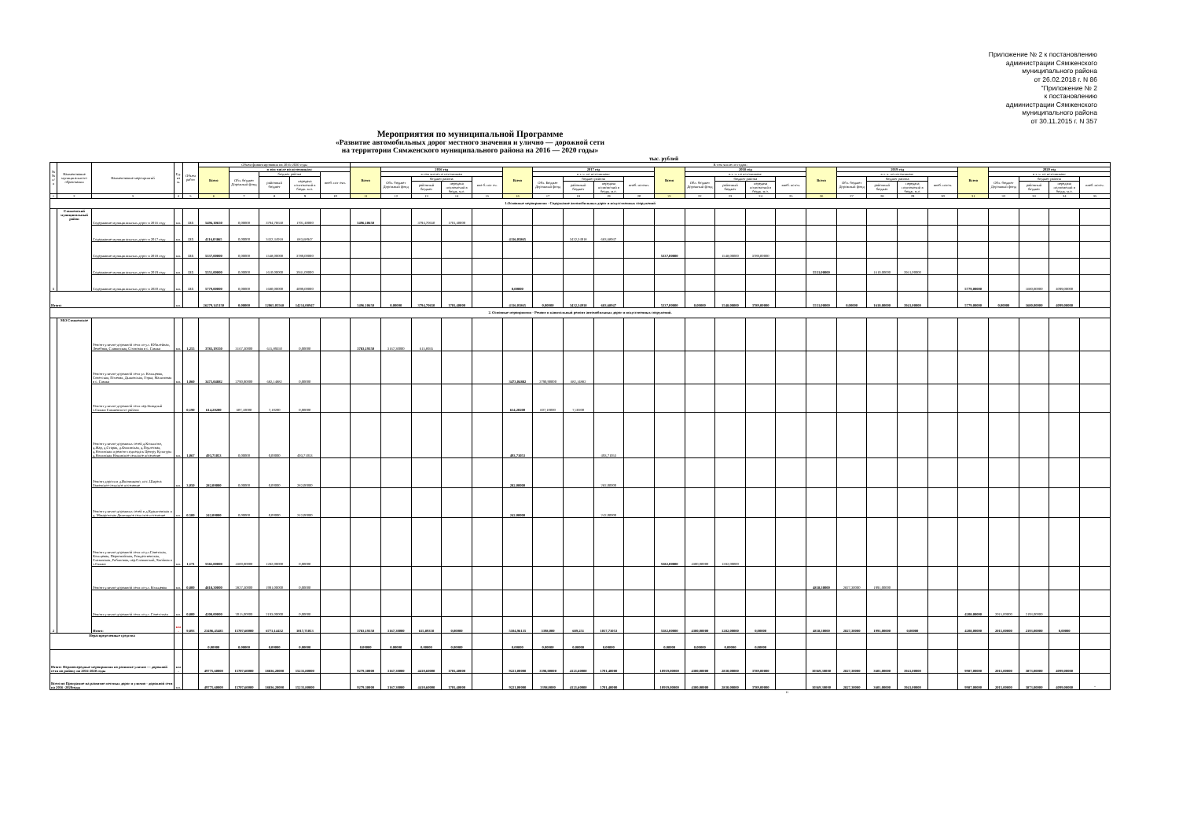Приложение № 2 к постановлению
администрации Сямженского
муниципального района
от 26.02.2018 г. N 86
"Приложение № 2
к постановлению
администрации Сямженского
муниципального района
от 30.11.2015 г. N 357
Мероприятия по муниципальной Программе
«Развитие автомобильных дорог местного значения и улично — дорожной сети
на территории Сямженского муниципального района на 2016 — 2020 годы»
тыс. рублей
| № № п/ п | Наименование муниципального образования | Наименование мероприятий | Ед. из м. | Объем работ | Объем финансирования на 2016-2020 годы | | | | | В том числе по годам: | | | | | | | | | | | | | | | | | | | | | | | | |
| --- | --- | --- | --- | --- | --- | --- | --- | --- | --- | --- | --- | --- | --- | --- | --- | --- | --- | --- | --- | --- | --- | --- | --- | --- | --- | --- | --- | --- | --- | --- | --- | --- | --- | --- |
| | | | | | Всего | в том числе по источникам: | | | | Всего | 2016 год | | | | Всего | 2017 год | | | | Всего | 2018 год | | | | Всего | 2019 год | | | | Всего | 2020 год | | | |
| | | | | | | Обл. бюджет Дорожный фонд | бюджет района | | внеб. ист очн. | | в том числе по источникам | | | | | в т. ч. по источникам: | | | | | в т. ч. по источникам: | | | | | в т. ч. по источникам: | | | | | в т. ч. по источникам: | | | |
| | | | | | | | районный бюджет | передача полномочий в бюдж. м.о. | | | Обл. бюджет Дорожный фонд | бюджет района | | вне б. ист оч. | | Обл. Бюджет Дорожный фонд | бюджет района | | внеб. источн. | | Обл. бюджет Дорожный фонд | бюджет района | | внеб. источ. | | Обл. бюджет Дорожный фонд | бюджет района | | внеб. источ. | | Обл. бюджет Дорожный фонд | бюджет района | | внеб. источ. |
| | | | | | | | | | | | | районный бюджет | передача полномочий в бюдж. м.о. | | | | районный бюджет | передача полномочий в бюдж. м.о. | | | | районный бюджет | передача полномочий в бюдж. м.о. | | | | районный бюджет | передача полномочий в бюдж. м.о. | | | | районный бюджет | передача полномочий в бюдж. м.о. | |
| 1 | 2 | 3 | 4 | 5 | 6 | 7 | 8 | 9 | 10 | 11 | 12 | 13 | 14 | 15 | 16 | 17 | 18 | 19 | 20 | 21 | 22 | 23 | 24 | 25 | 26 | 27 | 28 | 29 | 30 | 31 | 32 | 33 | 34 | 35 |
| 1.Основные мероприятия - Содержание автомобильных дорог и искусственных сооружений | | | | | | | | | | | | | | | | | | | | | | | | | | | | | | | | | | |
| 1 | Сямженский муниципальный район | Содержание муниципальных дорог в 2016 году | км. | 135 | 5496,10650 | 0,00000 | 3794,70650 | 1701,40000 | | 5496,10650 | | 3794,70650 | 1701,40000 | | | | | | | | | | | | | | | | | | | | | |
| | | Содержание муниципальных дорог в 2017 году | км. | 135 | 4116,03865 | 0,00000 | 3432,34918 | 683,68947 | | | | | | | 4116,03865 | | 3432,34918 | 683,68947 | | | | | | | | | | | | | | | | |
| | | Содержание муниципальных дорог в 2018 году | км. | 135 | 5337,00000 | 0,00000 | 1548,00000 | 3789,00000 | | | | | | | | | | | | 5337,00000 | | 1548,00000 | 3789,00000 | | | | | | | | | | | |
| | | Содержание муниципальных дорог в 2019 году | км. | 135 | 5551,00000 | 0,00000 | 1610,00000 | 3941,00000 | | | | | | | | | | | | | | | | | 5551,00000 | | 1610,00000 | 3941,00000 | | | | | | |
| | | Содержание муниципальных дорог в 2020 году | км. | 135 | 5779,00000 | 0,00000 | 1680,00000 | 4099,00000 | | | | | | | 0,00000 | | | | | | | | | | | | | | | 5779,00000 | | 1680,00000 | 4099,00000 | |
| Итого: | | | км. | | 26279,145150 | 0,00000 | 12065,05568 | 14214,08947 | | 5496,10650 | 0,00000 | 3794,70650 | 1701,40000 | | 4116,03865 | 0,00000 | 3432,34918 | 683,68947 | | 5337,00000 | 0,00000 | 1548,00000 | 3789,00000 | | 5551,00000 | 0,00000 | 1610,00000 | 3941,00000 | | 5779,00000 | 0,00000 | 1680,00000 | 4099,00000 | |
| 2. Основные мероприятия - Ремонт и капитальный ремонт автомобильных дорог и искусственных сооружений. | | | | | | | | | | | | | | | | | | | | | | | | | | | | | | | | | | |
| 2 | МО Сямженское | Ремонт улично-дорожной сети по ул. Юбилейная, Лечебная, Славянская, Сосновая в с. Сямжа | км. | 1,255 | 3783,19350 | 3167,30000 | 615,89350 | 0,00000 | | 3783,19350 | 3167,30000 | 615,8935 | | | | | | | | | | | | | | | | | | | | | | |
| | | Ремонт улично-дорожной сети ул. Кольцевая, Советская, Полевая, Дьяковская, Горка, Малиновая в с. Сямжа | км. | 1,060 | 3473,04882 | 2790,90000 | 682,14882 | 0,00000 | | | | | | | 3473,04882 | 2790,90000 | 682,14882 | | | | | | | | | | | | | | | | | |
| | | Ремонт улично-дорожной сети пер.Западный с.Сямжа Сямженского района | | 0,190 | 614,20200 | 607,10000 | 7,10200 | 0,00000 | | | | | | | 614,20200 | 607,10000 | 7,10200 | | | | | | | | | | | | | | | | | |
| | | Ремонт улично-дорожных сетей д.Копылово, д.Жар, д.Старая, д.Филинская, д.Подлесная, д.Ногинская и ремонт подъезда к Центру Культуры д.Ногинская Нокинское сельское поселение | км. | 1,067 | 493,71053 | 0,00000 | 0,00000 | 493,71053 | | | | | | | 493,71053 | | | 493,71053 | | | | | | | | | | | | | | | | |
| | | Ремонт дороги в д.Иконниково, пос. Ширега Раменское сельское поселение | км. | 3,050 | 282,00000 | 0,00000 | 0,00000 | 282,00000 | | | | | | | 282,00000 | | | 282,00000 | | | | | | | | | | | | | | | | |
| | | Ремонт улично-дорожных сетей в д.Курьяновская и д. Макаровская Двиницкое сельское поселение | км. | 0,500 | 242,00000 | 0,00000 | 0,00000 | 242,00000 | | | | | | | 242,00000 | | | 242,00000 | | | | | | | | | | | | | | | | |
| | | Ремонт улично-дорожной сети по ул.Советская, Кольцевая, Первомайская, Рождественская, Славянская, Рябиновая, пер.Славянский, Хвойная в с.Сямжа | км. | 1,171 | 5582,00000 | 4300,00000 | 1282,00000 | 0,00000 | | | | | | | | | | | | 5582,00000 | 4300,00000 | 1282,00000 | | | | | | | | | | | | |
| | | Ремонт улично-дорожной сети по ул. Кольцевая | км. | 0,800 | 4818,30000 | 2827,30000 | 1991,00000 | 0,00000 | | | | | | | | | | | | | | | | | 4818,30000 | 2827,30000 | 1991,00000 | | | | | | | |
| | | Ремонт улично-дорожной сети по ул. Советсткая | км. | 0,800 | 4208,00000 | 2015,00000 | 2193,00000 | 0,00000 | | | | | | | | | | | | | | | | | | | | | | 4208,00000 | 2015,00000 | 2193,00000 | | |
| | | Итого: | км . | 9,893 | 23496,45485 | 15707,60000 | 6771,14432 | 1017,71053 | | 3783,19350 | 3167,30000 | 615,89350 | 0,00000 | | 5104,96135 | 3398,000 | 689,251 | 1017,71053 | | 5582,00000 | 4300,00000 | 1282,00000 | 0,00000 | | 4818,30000 | 2827,30000 | 1991,00000 | 0,00000 | | 4208,00000 | 2015,00000 | 2193,00000 | 0,00000 | |
| Нераспределенные средства | | | | | 0,00000 | 0,00000 | 0,00000 | 0,00000 | | 0,00000 | 0,00000 | 0,00000 | 0,00000 | | 0,00000 | 0,00000 | 0,00000 | 0,00000 | | 0,00000 | 0,00000 | 0,00000 | 0,00000 | | | | | | | | | | | |
| Итого: Первоочередные мероприятия по развитие улично — дорожной сети по району на 2016-2020 годы | | | км . | | 49775,60000 | 15707,60000 | 18836,20000 | 15231,80000 | | 9279,30000 | 3167,30000 | 4410,60000 | 1701,40000 | | 9221,00000 | 3398,00000 | 4121,60000 | 1701,40000 | | 10919,00000 | 4300,00000 | 2830,00000 | 3789,00000 | | 10369,30000 | 2827,30000 | 3601,00000 | 3941,00000 | | 9987,00000 | 2015,00000 | 3873,00000 | 4099,00000 | |
| Всего по Программе на развитие местных дорог и улично - дорожной сети на 2016 -2020годы | | | км. | | 49775,60000 | 15707,60000 | 18836,20000 | 15231,80000 | | 9279,30000 | 3167,30000 | 4410,60000 | 1701,40000 | | 9221,00000 | 3398,0000 | 4121,60000 | 1701,40000 | | 10919,00000 | 4300,00000 | 2830,00000 | 3789,00000 | | 10369,30000 | 2827,30000 | 3601,00000 | 3941,00000 | | 9987,00000 | 2015,00000 | 3873,00000 | 4099,00000 | " |
"